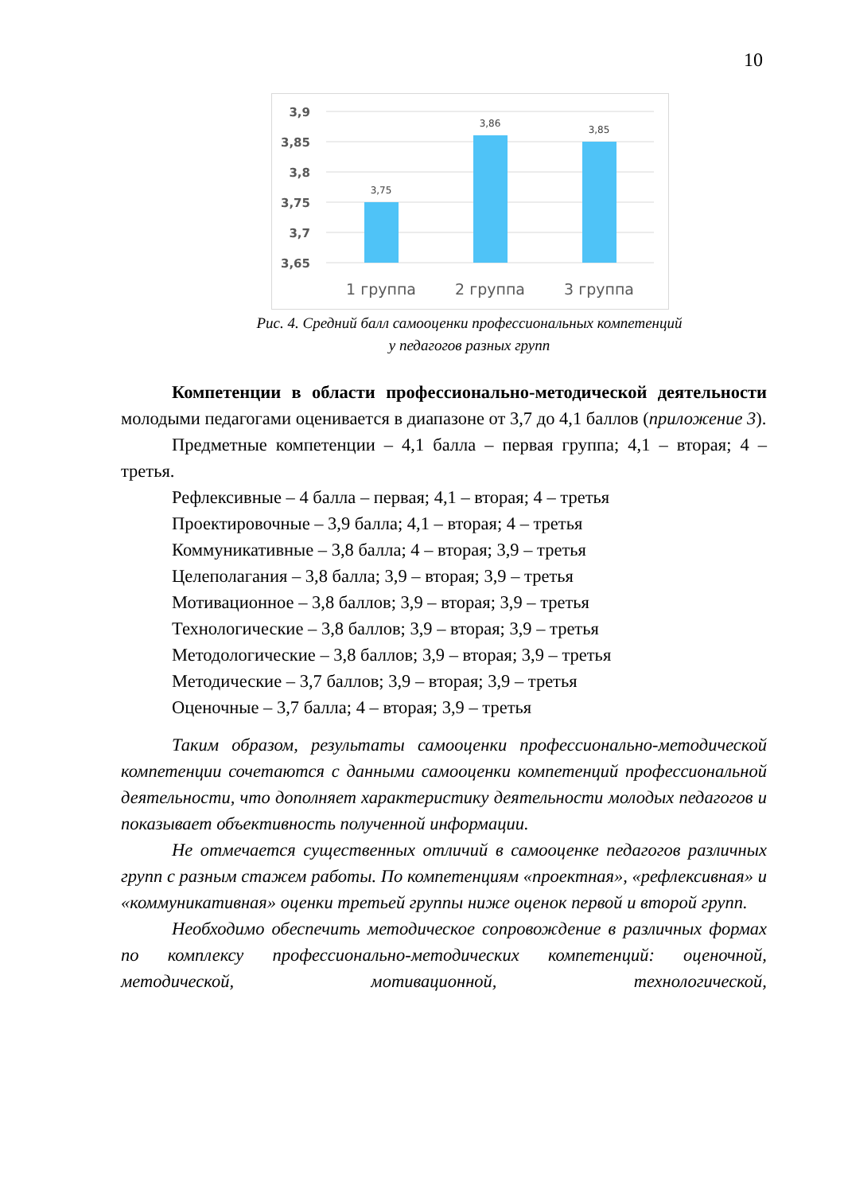10
3,9
3,85
3,8
3,75
3,7
3,65
3,75
3,86
3,85
1 группа
2 группа
3 группа
Рис. 4. Средний балл самооценки профессиональных компетенций
у педагогов разных групп
Компетенции в области профессионально-методической деятельности молодыми педагогами оценивается в диапазоне от 3,7 до 4,1 баллов (приложение 3).
Предметные компетенции – 4,1 балла – первая группа; 4,1 – вторая; 4 – третья.
Рефлексивные – 4 балла – первая; 4,1 – вторая; 4 – третья
Проектировочные – 3,9 балла; 4,1 – вторая; 4 – третья
Коммуникативные – 3,8 балла; 4 – вторая; 3,9 – третья
Целеполагания – 3,8 балла; 3,9 – вторая; 3,9 – третья
Мотивационное – 3,8 баллов; 3,9 – вторая; 3,9 – третья
Технологические – 3,8 баллов; 3,9 – вторая; 3,9 – третья
Методологические – 3,8 баллов; 3,9 – вторая; 3,9 – третья
Методические – 3,7 баллов; 3,9 – вторая; 3,9 – третья
Оценочные – 3,7 балла; 4 – вторая; 3,9 – третья
Таким образом, результаты самооценки профессионально-методической компетенции сочетаются с данными самооценки компетенций профессиональной деятельности, что дополняет характеристику деятельности молодых педагогов и показывает объективность полученной информации.
Не отмечается существенных отличий в самооценке педагогов различных групп с разным стажем работы. По компетенциям «проектная», «рефлексивная» и «коммуникативная» оценки третьей группы ниже оценок первой и второй групп.
Необходимо обеспечить методическое сопровождение в различных формах по комплексу профессионально-методических компетенций: оценочной, методической, мотивационной, технологической,